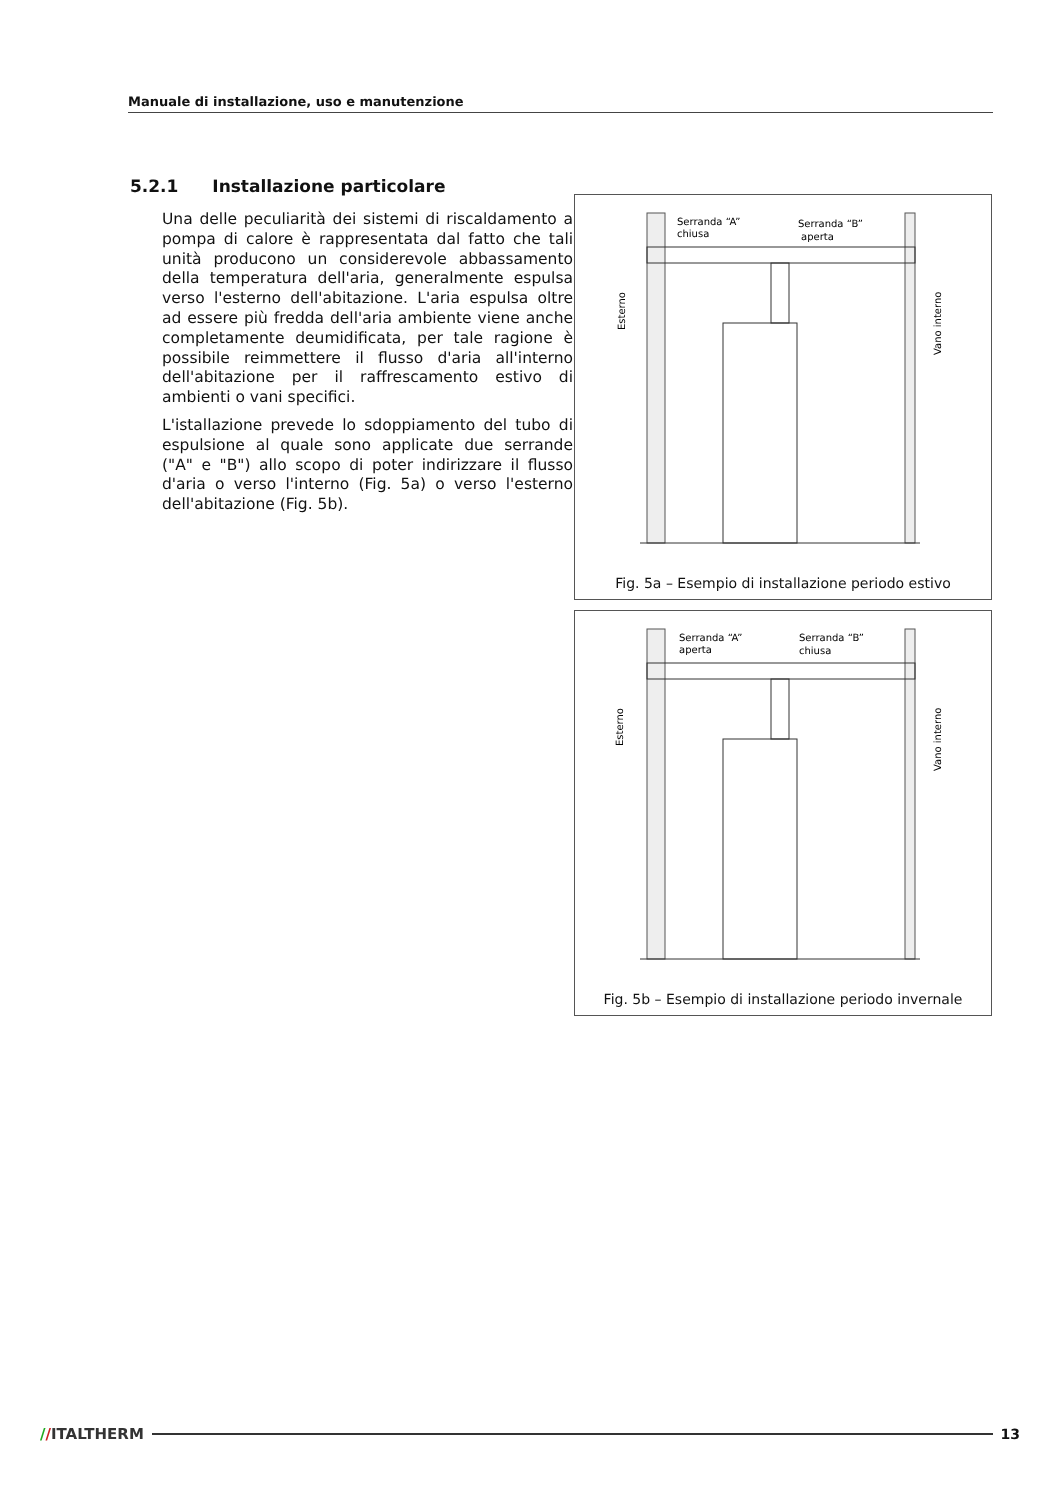Manuale di installazione, uso e manutenzione
5.2.1 Installazione particolare
Una delle peculiarità dei sistemi di riscaldamento a pompa di calore è rappresentata dal fatto che tali unità producono un considerevole abbassamento della temperatura dell'aria, generalmente espulsa verso l'esterno dell'abitazione. L'aria espulsa oltre ad essere più fredda dell'aria ambiente viene anche completamente deumidificata, per tale ragione è possibile reimmettere il flusso d'aria all'interno dell'abitazione per il raffrescamento estivo di ambienti o vani specifici.
L'istallazione prevede lo sdoppiamento del tubo di espulsione al quale sono applicate due serrande ("A" e "B") allo scopo di poter indirizzare il flusso d'aria o verso l'interno (Fig. 5a) o verso l'esterno dell'abitazione (Fig. 5b).
Serranda “A”
chiusa
Serranda “B”
aperta
Esterno
Vano interno
Fig. 5a – Esempio di installazione periodo estivo
Serranda “A”
aperta
Serranda “B”
chiusa
Esterno
Vano interno
Fig. 5b – Esempio di installazione periodo invernale
//ITALTHERM 13